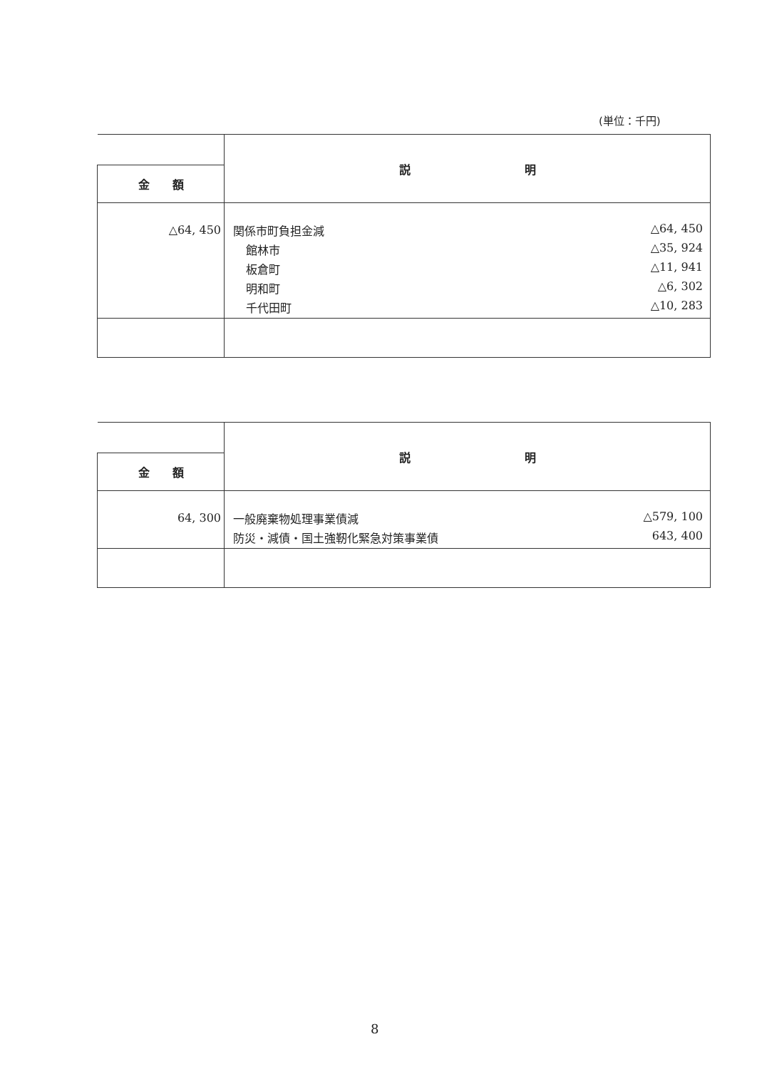(単位：千円)
| | 説 明 |
| 金 額 | |
| △64, 450 | 関係市町負担金減 △64, 450 館林市 △35, 924 板倉町 △11, 941 明和町 △6, 302 千代田町 △10, 283 |
| | 説 明 |
| 金 額 | |
| 64, 300 | 一般廃棄物処理事業債減 △579, 100 防災・減債・国土強靭化緊急対策事業債 643, 400 |
8